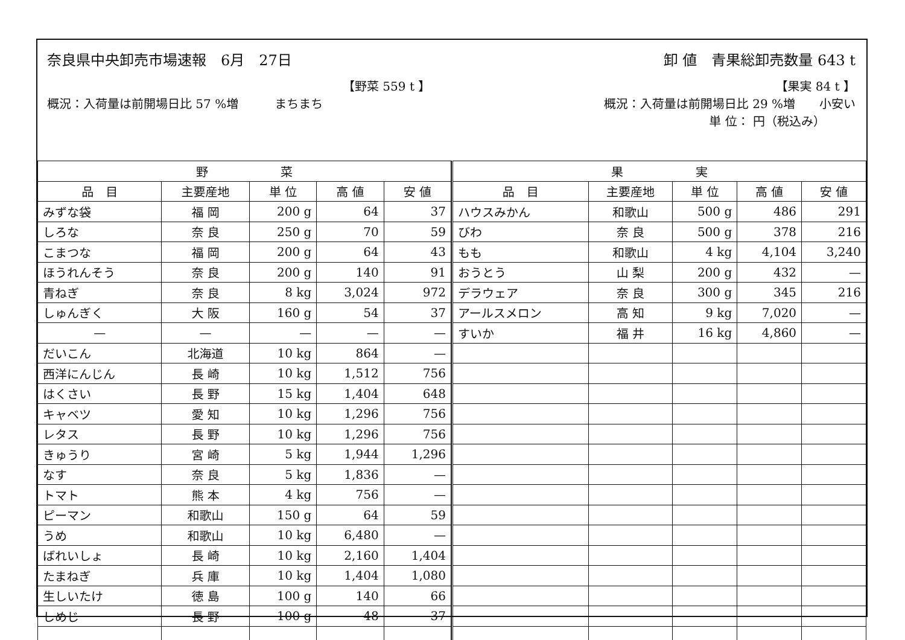奈良県中央卸売市場速報　6月　27日 卸 値　青果総卸売数量 643 t
【野菜 559 t 】 【果実 84 t 】
概況：入荷量は前開場日比 57 %増　　　まちまち 概況：入荷量は前開場日比 29 %増　　小安い
単 位： 円（税込み）
| 野 菜 | | | | |
| --- | --- | --- | --- | --- |
| 品 目 | 主要産地 | 単 位 | 高 値 | 安 値 |
| みずな袋 | 福 岡 | 200 g | 64 | 37 |
| しろな | 奈 良 | 250 g | 70 | 59 |
| こまつな | 福 岡 | 200 g | 64 | 43 |
| ほうれんそう | 奈 良 | 200 g | 140 | 91 |
| 青ねぎ | 奈 良 | 8 kg | 3,024 | 972 |
| しゅんぎく | 大 阪 | 160 g | 54 | 37 |
| — | — | — | — | — |
| だいこん | 北海道 | 10 kg | 864 | — |
| 西洋にんじん | 長 崎 | 10 kg | 1,512 | 756 |
| はくさい | 長 野 | 15 kg | 1,404 | 648 |
| キャベツ | 愛 知 | 10 kg | 1,296 | 756 |
| レタス | 長 野 | 10 kg | 1,296 | 756 |
| きゅうり | 宮 崎 | 5 kg | 1,944 | 1,296 |
| なす | 奈 良 | 5 kg | 1,836 | — |
| トマト | 熊 本 | 4 kg | 756 | — |
| ピーマン | 和歌山 | 150 g | 64 | 59 |
| うめ | 和歌山 | 10 kg | 6,480 | — |
| ばれいしょ | 長 崎 | 10 kg | 2,160 | 1,404 |
| たまねぎ | 兵 庫 | 10 kg | 1,404 | 1,080 |
| 生しいたけ | 徳 島 | 100 g | 140 | 66 |
| しめじ | 長 野 | 100 g | 48 | 37 |
| 果 実 | | | | |
| --- | --- | --- | --- | --- |
| 品 目 | 主要産地 | 単 位 | 高 値 | 安 値 |
| ハウスみかん | 和歌山 | 500 g | 486 | 291 |
| びわ | 奈 良 | 500 g | 378 | 216 |
| もも | 和歌山 | 4 kg | 4,104 | 3,240 |
| おうとう | 山 梨 | 200 g | 432 | — |
| デラウェア | 奈 良 | 300 g | 345 | 216 |
| アールスメロン | 高 知 | 9 kg | 7,020 | — |
| すいか | 福 井 | 16 kg | 4,860 | — |